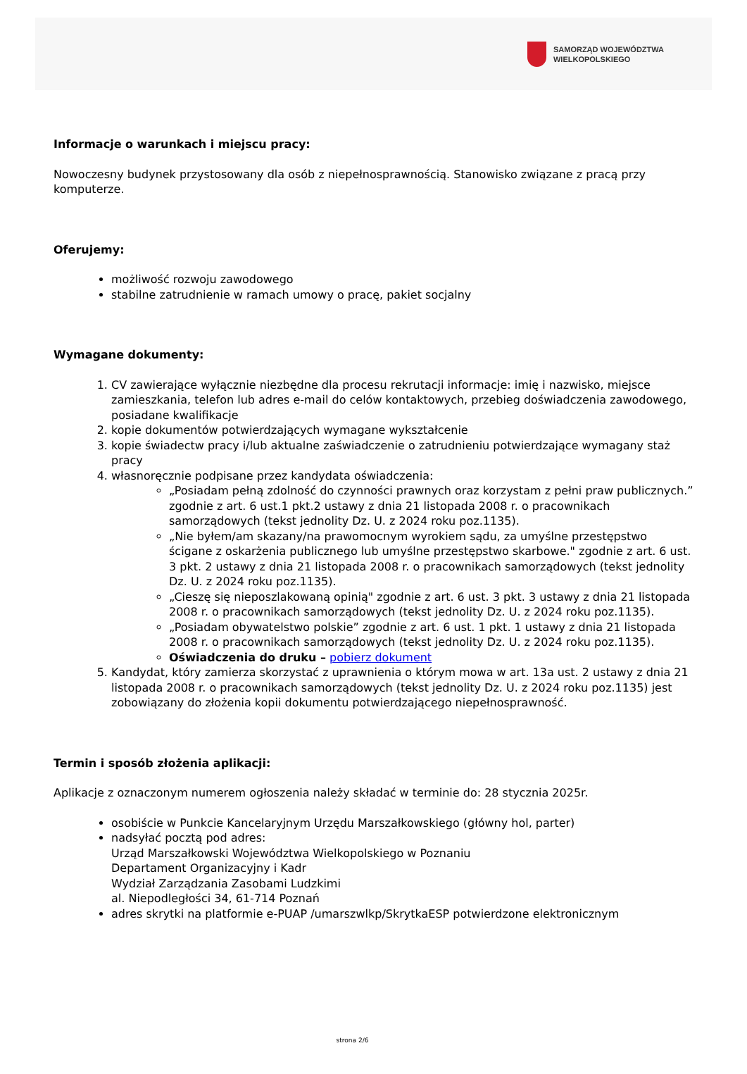SAMORZĄD WOJEWÓDZTWA
WIELKOPOLSKIEGO
Informacje o warunkach i miejscu pracy:
Nowoczesny budynek przystosowany dla osób z niepełnosprawnością. Stanowisko związane z pracą przy komputerze.
Oferujemy:
możliwość rozwoju zawodowego
stabilne zatrudnienie w ramach umowy o pracę, pakiet socjalny
Wymagane dokumenty:
1. CV zawierające wyłącznie niezbędne dla procesu rekrutacji informacje: imię i nazwisko, miejsce zamieszkania, telefon lub adres e-mail do celów kontaktowych, przebieg doświadczenia zawodowego, posiadane kwalifikacje
2. kopie dokumentów potwierdzających wymagane wykształcenie
3. kopie świadectw pracy i/lub aktualne zaświadczenie o zatrudnieniu potwierdzające wymagany staż pracy
4. własnoręcznie podpisane przez kandydata oświadczenia:
„Posiadam pełną zdolność do czynności prawnych oraz korzystam z pełni praw publicznych.” zgodnie z art. 6 ust.1 pkt.2 ustawy z dnia 21 listopada 2008 r. o pracownikach samorządowych (tekst jednolity Dz. U. z 2024 roku poz.1135).
„Nie byłem/am skazany/na prawomocnym wyrokiem sądu, za umyślne przestępstwo ścigane z oskarżenia publicznego lub umyślne przestępstwo skarbowe." zgodnie z art. 6 ust. 3 pkt. 2 ustawy z dnia 21 listopada 2008 r. o pracownikach samorządowych (tekst jednolity Dz. U. z 2024 roku poz.1135).
„Cieszę się nieposzlakowaną opinią" zgodnie z art. 6 ust. 3 pkt. 3 ustawy z dnia 21 listopada 2008 r. o pracownikach samorządowych (tekst jednolity Dz. U. z 2024 roku poz.1135).
„Posiadam obywatelstwo polskie” zgodnie z art. 6 ust. 1 pkt. 1 ustawy z dnia 21 listopada 2008 r. o pracownikach samorządowych (tekst jednolity Dz. U. z 2024 roku poz.1135).
Oświadczenia do druku – pobierz dokument
5. Kandydat, który zamierza skorzystać z uprawnienia o którym mowa w art. 13a ust. 2 ustawy z dnia 21 listopada 2008 r. o pracownikach samorządowych (tekst jednolity Dz. U. z 2024 roku poz.1135) jest zobowiązany do złożenia kopii dokumentu potwierdzającego niepełnosprawność.
Termin i sposób złożenia aplikacji:
Aplikacje z oznaczonym numerem ogłoszenia należy składać w terminie do: 28 stycznia 2025r.
osobiście w Punkcie Kancelaryjnym Urzędu Marszałkowskiego (główny hol, parter)
nadsyłać pocztą pod adres:
Urząd Marszałkowski Województwa Wielkopolskiego w Poznaniu
Departament Organizacyjny i Kadr
Wydział Zarządzania Zasobami Ludzkimi
al. Niepodległości 34, 61-714 Poznań
adres skrytki na platformie e-PUAP /umarszwlkp/SkrytkaESP potwierdzone elektronicznym
strona 2/6